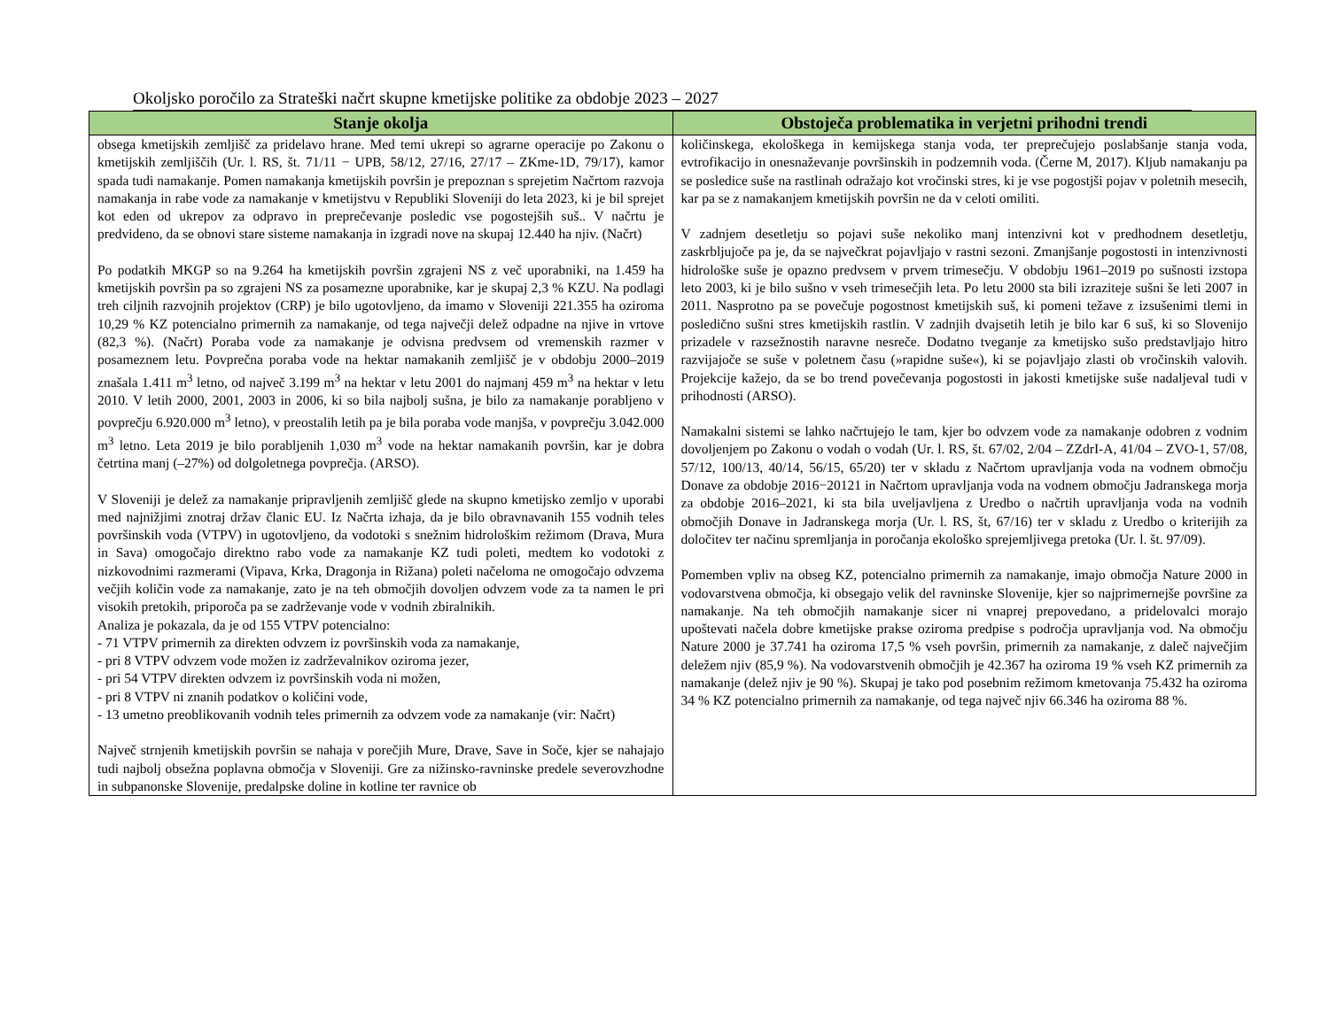Okoljsko poročilo za Strateški načrt skupne kmetijske politike za obdobje 2023 – 2027
| Stanje okolja | Obstoječa problematika in verjetni prihodni trendi |
| --- | --- |
| obsega kmetijskih zemljišč za pridelavo hrane. Med temi ukrepi so agrarne operacije po Zakonu o kmetijskih zemljiščih (Ur. l. RS, št. 71/11 − UPB, 58/12, 27/16, 27/17 – ZKme-1D, 79/17), kamor spada tudi namakanje. Pomen namakanja kmetijskih površin je prepoznan s sprejetim Načrtom razvoja namakanja in rabe vode za namakanje v kmetijstvu v Republiki Sloveniji do leta 2023, ki je bil sprejet kot eden od ukrepov za odpravo in preprečevanje posledic vse pogostejših suš.. V načrtu je predvideno, da se obnovi stare sisteme namakanja in izgradi nove na skupaj 12.440 ha njiv. (Načrt) Po podatkih MKGP so na 9.264 ha kmetijskih površin zgrajeni NS z več uporabniki, na 1.459 ha kmetijskih površin pa so zgrajeni NS za posamezne uporabnike, kar je skupaj 2,3 % KZU. Na podlagi treh ciljnih razvojnih projektov (CRP) je bilo ugotovljeno, da imamo v Sloveniji 221.355 ha oziroma 10,29 % KZ potencialno primernih za namakanje, od tega največji delež odpadne na njive in vrtove (82,3 %). (Načrt) Poraba vode za namakanje je odvisna predvsem od vremenskih razmer v posameznem letu. Povprečna poraba vode na hektar namakanih zemljišč je v obdobju 2000–2019 znašala 1.411 m<sup>3</sup> letno, od največ 3.199 m<sup>3</sup> na hektar v letu 2001 do najmanj 459 m<sup>3</sup> na hektar v letu 2010. V letih 2000, 2001, 2003 in 2006, ki so bila najbolj sušna, je bilo za namakanje porabljeno v povprečju 6.920.000 m<sup>3</sup> letno), v preostalih letih pa je bila poraba vode manjša, v povprečju 3.042.000 m<sup>3</sup> letno. Leta 2019 je bilo porabljenih 1,030 m<sup>3</sup> vode na hektar namakanih površin, kar je dobra četrtina manj (–27%) od dolgoletnega povprečja. (ARSO). V Sloveniji je delež za namakanje pripravljenih zemljišč glede na skupno kmetijsko zemljo v uporabi med najnižjimi znotraj držav članic EU. Iz Načrta izhaja, da je bilo obravnavanih 155 vodnih teles površinskih voda (VTPV) in ugotovljeno, da vodotoki s snežnim hidrološkim režimom (Drava, Mura in Sava) omogočajo direktno rabo vode za namakanje KZ tudi poleti, medtem ko vodotoki z nizkovodnimi razmerami (Vipava, Krka, Dragonja in Rižana) poleti načeloma ne omogočajo odvzema večjih količin vode za namakanje, zato je na teh območjih dovoljen odvzem vode za ta namen le pri visokih pretokih, priporoča pa se zadrževanje vode v vodnih zbiralnikih. Analiza je pokazala, da je od 155 VTPV potencialno: - 71 VTPV primernih za direkten odvzem iz površinskih voda za namakanje, - pri 8 VTPV odvzem vode možen iz zadrževalnikov oziroma jezer, - pri 54 VTPV direkten odvzem iz površinskih voda ni možen, - pri 8 VTPV ni znanih podatkov o količini vode, - 13 umetno preoblikovanih vodnih teles primernih za odvzem vode za namakanje (vir: Načrt) Največ strnjenih kmetijskih površin se nahaja v porečjih Mure, Drave, Save in Soče, kjer se nahajajo tudi najbolj obsežna poplavna območja v Sloveniji. Gre za nižinsko-ravninske predele severovzhodne in subpanonske Slovenije, predalpske doline in kotline ter ravnice ob | količinskega, ekološkega in kemijskega stanja voda, ter preprečujejo poslabšanje stanja voda, evtrofikacijo in onesnaževanje površinskih in podzemnih voda. (Černe M, 2017). Kljub namakanju pa se posledice suše na rastlinah odražajo kot vročinski stres, ki je vse pogostjši pojav v poletnih mesecih, kar pa se z namakanjem kmetijskih površin ne da v celoti omiliti. V zadnjem desetletju so pojavi suše nekoliko manj intenzivni kot v predhodnem desetletju, zaskrbljujoče pa je, da se največkrat pojavljajo v rastni sezoni. Zmanjšanje pogostosti in intenzivnosti hidrološke suše je opazno predvsem v prvem trimesečju. V obdobju 1961–2019 po sušnosti izstopa leto 2003, ki je bilo sušno v vseh trimesečjih leta. Po letu 2000 sta bili izraziteje sušni še leti 2007 in 2011. Nasprotno pa se povečuje pogostnost kmetijskih suš, ki pomeni težave z izsušenimi tlemi in posledično sušni stres kmetijskih rastlin. V zadnjih dvajsetih letih je bilo kar 6 suš, ki so Slovenijo prizadele v razsežnostih naravne nesreče. Dodatno tveganje za kmetijsko sušo predstavljajo hitro razvijajoče se suše v poletnem času (»rapidne suše«), ki se pojavljajo zlasti ob vročinskih valovih. Projekcije kažejo, da se bo trend povečevanja pogostosti in jakosti kmetijske suše nadaljeval tudi v prihodnosti (ARSO). Namakalni sistemi se lahko načrtujejo le tam, kjer bo odvzem vode za namakanje odobren z vodnim dovoljenjem po Zakonu o vodah o vodah (Ur. l. RS, št. 67/02, 2/04 – ZZdrI-A, 41/04 – ZVO-1, 57/08, 57/12, 100/13, 40/14, 56/15, 65/20) ter v skladu z Načrtom upravljanja voda na vodnem območju Donave za obdobje 2016−20121 in Načrtom upravljanja voda na vodnem območju Jadranskega morja za obdobje 2016–2021, ki sta bila uveljavljena z Uredbo o načrtih upravljanja voda na vodnih območjih Donave in Jadranskega morja (Ur. l. RS, št, 67/16) ter v skladu z Uredbo o kriterijih za določitev ter načinu spremljanja in poročanja ekološko sprejemljivega pretoka (Ur. l. št. 97/09). Pomemben vpliv na obseg KZ, potencialno primernih za namakanje, imajo območja Nature 2000 in vodovarstvena območja, ki obsegajo velik del ravninske Slovenije, kjer so najprimernejše površine za namakanje. Na teh območjih namakanje sicer ni vnaprej prepovedano, a pridelovalci morajo upoštevati načela dobre kmetijske prakse oziroma predpise s področja upravljanja vod. Na območju Nature 2000 je 37.741 ha oziroma 17,5 % vseh površin, primernih za namakanje, z daleč največjim deležem njiv (85,9 %). Na vodovarstvenih območjih je 42.367 ha oziroma 19 % vseh KZ primernih za namakanje (delež njiv je 90 %). Skupaj je tako pod posebnim režimom kmetovanja 75.432 ha oziroma 34 % KZ potencialno primernih za namakanje, od tega največ njiv 66.346 ha oziroma 88 %. |